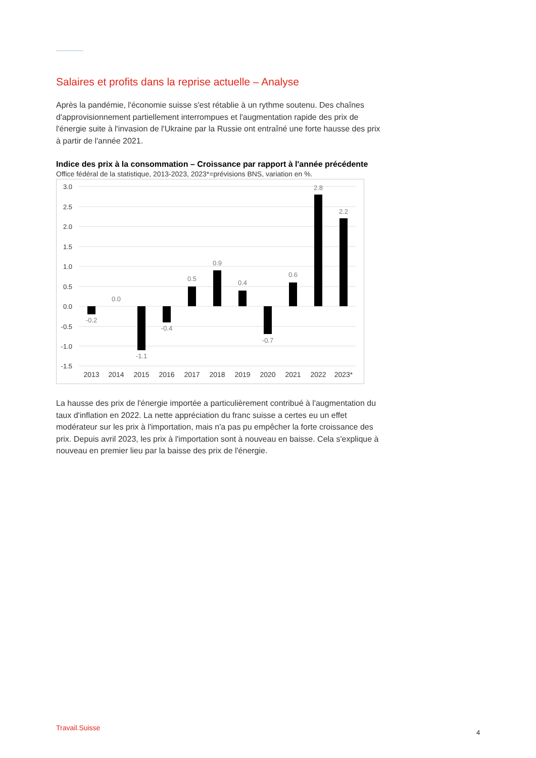Salaires et profits dans la reprise actuelle – Analyse
Après la pandémie, l'économie suisse s'est rétablie à un rythme soutenu. Des chaînes d'approvisionnement partiellement interrompues et l'augmentation rapide des prix de l'énergie suite à l'invasion de l'Ukraine par la Russie ont entraîné une forte hausse des prix à partir de l'année 2021.
Indice des prix à la consommation – Croissance par rapport à l'année précédente
Office fédéral de la statistique, 2013-2023, 2023*=prévisions BNS, variation en %.
3.0
2.5
2.0
1.5
1.0
0.5
0.0
-0.5
-1.0
-1.5
-0.2
0.0
-1.1
-0.4
0.5
0.9
0.4
-0.7
0.6
2.8
2.2
2013
2014
2015
2016
2017
2018
2019
2020
2021
2022
2023*
La hausse des prix de l'énergie importée a particulièrement contribué à l'augmentation du taux d'inflation en 2022. La nette appréciation du franc suisse a certes eu un effet modérateur sur les prix à l'importation, mais n'a pas pu empêcher la forte croissance des prix. Depuis avril 2023, les prix à l'importation sont à nouveau en baisse. Cela s'explique à nouveau en premier lieu par la baisse des prix de l'énergie.
Travail.Suisse
4